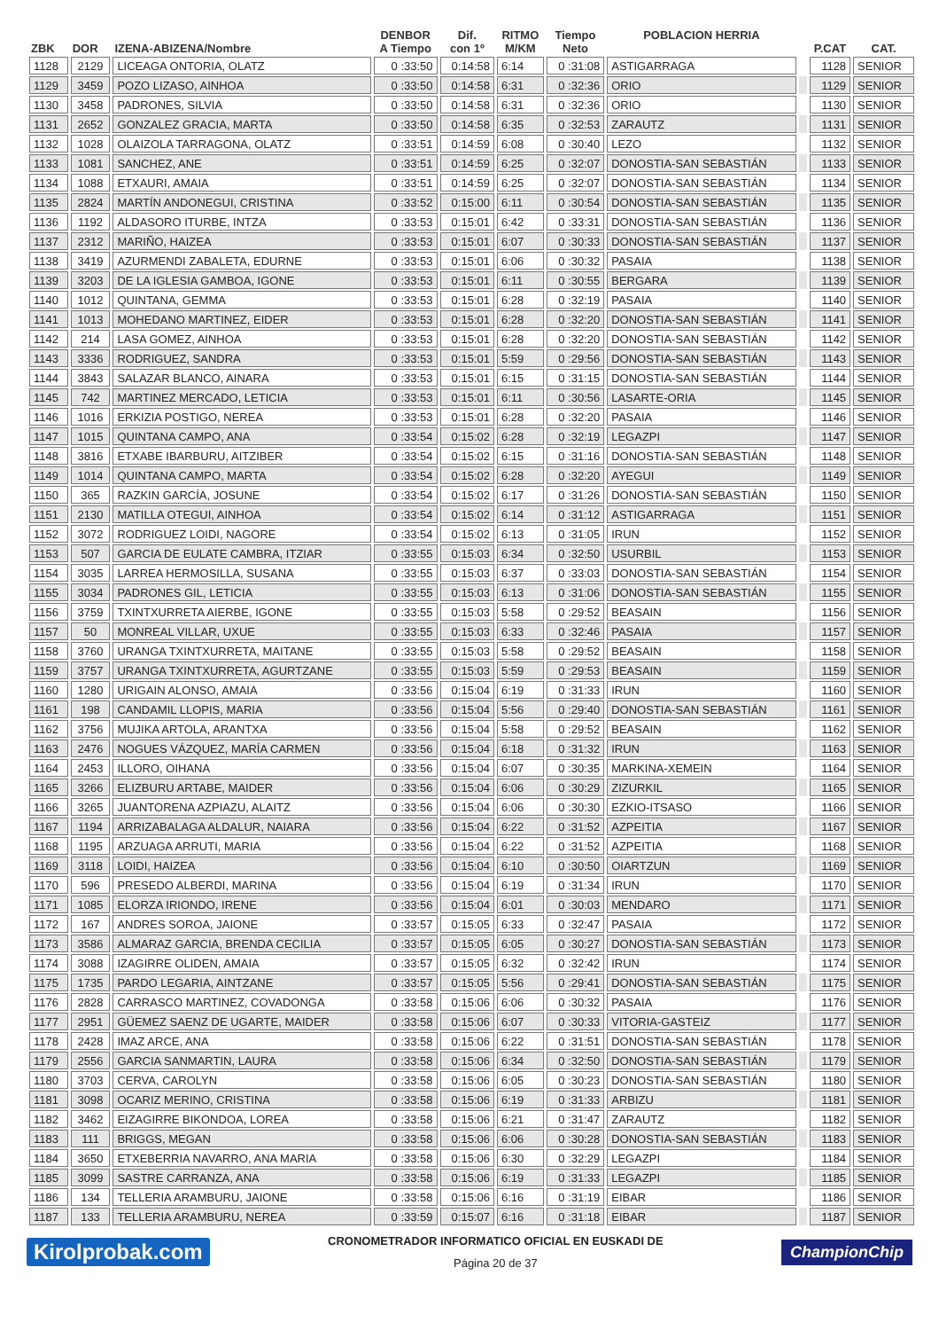| ZBK | DOR | IZENA-ABIZENA/Nombre | DENBOR A Tiempo | Dif. con 1º | RITMO M/KM | Tiempo Neto | POBLACION HERRIA | | P.CAT | CAT. |
| --- | --- | --- | --- | --- | --- | --- | --- | --- | --- | --- |
| 1128 | 2129 | LICEAGA ONTORIA, OLATZ | 0 :33:50 | 0:14:58 | 6:14 | 0 :31:08 | ASTIGARRAGA | | 1128 | SENIOR |
| 1129 | 3459 | POZO LIZASO, AINHOA | 0 :33:50 | 0:14:58 | 6:31 | 0 :32:36 | ORIO | | 1129 | SENIOR |
| 1130 | 3458 | PADRONES, SILVIA | 0 :33:50 | 0:14:58 | 6:31 | 0 :32:36 | ORIO | | 1130 | SENIOR |
| 1131 | 2652 | GONZALEZ GRACIA, MARTA | 0 :33:50 | 0:14:58 | 6:35 | 0 :32:53 | ZARAUTZ | | 1131 | SENIOR |
| 1132 | 1028 | OLAIZOLA TARRAGONA, OLATZ | 0 :33:51 | 0:14:59 | 6:08 | 0 :30:40 | LEZO | | 1132 | SENIOR |
| 1133 | 1081 | SANCHEZ, ANE | 0 :33:51 | 0:14:59 | 6:25 | 0 :32:07 | DONOSTIA-SAN SEBASTIÁN | | 1133 | SENIOR |
| 1134 | 1088 | ETXAURI, AMAIA | 0 :33:51 | 0:14:59 | 6:25 | 0 :32:07 | DONOSTIA-SAN SEBASTIÁN | | 1134 | SENIOR |
| 1135 | 2824 | MARTÍN ANDONEGUI, CRISTINA | 0 :33:52 | 0:15:00 | 6:11 | 0 :30:54 | DONOSTIA-SAN SEBASTIÁN | | 1135 | SENIOR |
| 1136 | 1192 | ALDASORO ITURBE, INTZA | 0 :33:53 | 0:15:01 | 6:42 | 0 :33:31 | DONOSTIA-SAN SEBASTIÁN | | 1136 | SENIOR |
| 1137 | 2312 | MARIÑO, HAIZEA | 0 :33:53 | 0:15:01 | 6:07 | 0 :30:33 | DONOSTIA-SAN SEBASTIÁN | | 1137 | SENIOR |
| 1138 | 3419 | AZURMENDI ZABALETA, EDURNE | 0 :33:53 | 0:15:01 | 6:06 | 0 :30:32 | PASAIA | | 1138 | SENIOR |
| 1139 | 3203 | DE LA IGLESIA GAMBOA, IGONE | 0 :33:53 | 0:15:01 | 6:11 | 0 :30:55 | BERGARA | | 1139 | SENIOR |
| 1140 | 1012 | QUINTANA, GEMMA | 0 :33:53 | 0:15:01 | 6:28 | 0 :32:19 | PASAIA | | 1140 | SENIOR |
| 1141 | 1013 | MOHEDANO MARTINEZ, EIDER | 0 :33:53 | 0:15:01 | 6:28 | 0 :32:20 | DONOSTIA-SAN SEBASTIÁN | | 1141 | SENIOR |
| 1142 | 214 | LASA GOMEZ, AINHOA | 0 :33:53 | 0:15:01 | 6:28 | 0 :32:20 | DONOSTIA-SAN SEBASTIÁN | | 1142 | SENIOR |
| 1143 | 3336 | RODRIGUEZ, SANDRA | 0 :33:53 | 0:15:01 | 5:59 | 0 :29:56 | DONOSTIA-SAN SEBASTIÁN | | 1143 | SENIOR |
| 1144 | 3843 | SALAZAR BLANCO, AINARA | 0 :33:53 | 0:15:01 | 6:15 | 0 :31:15 | DONOSTIA-SAN SEBASTIÁN | | 1144 | SENIOR |
| 1145 | 742 | MARTINEZ MERCADO, LETICIA | 0 :33:53 | 0:15:01 | 6:11 | 0 :30:56 | LASARTE-ORIA | | 1145 | SENIOR |
| 1146 | 1016 | ERKIZIA POSTIGO, NEREA | 0 :33:53 | 0:15:01 | 6:28 | 0 :32:20 | PASAIA | | 1146 | SENIOR |
| 1147 | 1015 | QUINTANA CAMPO, ANA | 0 :33:54 | 0:15:02 | 6:28 | 0 :32:19 | LEGAZPI | | 1147 | SENIOR |
| 1148 | 3816 | ETXABE IBARBURU, AITZIBER | 0 :33:54 | 0:15:02 | 6:15 | 0 :31:16 | DONOSTIA-SAN SEBASTIÁN | | 1148 | SENIOR |
| 1149 | 1014 | QUINTANA CAMPO, MARTA | 0 :33:54 | 0:15:02 | 6:28 | 0 :32:20 | AYEGUI | | 1149 | SENIOR |
| 1150 | 365 | RAZKIN GARCÍA, JOSUNE | 0 :33:54 | 0:15:02 | 6:17 | 0 :31:26 | DONOSTIA-SAN SEBASTIÁN | | 1150 | SENIOR |
| 1151 | 2130 | MATILLA OTEGUI, AINHOA | 0 :33:54 | 0:15:02 | 6:14 | 0 :31:12 | ASTIGARRAGA | | 1151 | SENIOR |
| 1152 | 3072 | RODRIGUEZ LOIDI, NAGORE | 0 :33:54 | 0:15:02 | 6:13 | 0 :31:05 | IRUN | | 1152 | SENIOR |
| 1153 | 507 | GARCIA DE EULATE CAMBRA, ITZIAR | 0 :33:55 | 0:15:03 | 6:34 | 0 :32:50 | USURBIL | | 1153 | SENIOR |
| 1154 | 3035 | LARREA HERMOSILLA, SUSANA | 0 :33:55 | 0:15:03 | 6:37 | 0 :33:03 | DONOSTIA-SAN SEBASTIÁN | | 1154 | SENIOR |
| 1155 | 3034 | PADRONES GIL, LETICIA | 0 :33:55 | 0:15:03 | 6:13 | 0 :31:06 | DONOSTIA-SAN SEBASTIÁN | | 1155 | SENIOR |
| 1156 | 3759 | TXINTXURRETA AIERBE, IGONE | 0 :33:55 | 0:15:03 | 5:58 | 0 :29:52 | BEASAIN | | 1156 | SENIOR |
| 1157 | 50 | MONREAL VILLAR, UXUE | 0 :33:55 | 0:15:03 | 6:33 | 0 :32:46 | PASAIA | | 1157 | SENIOR |
| 1158 | 3760 | URANGA TXINTXURRETA, MAITANE | 0 :33:55 | 0:15:03 | 5:58 | 0 :29:52 | BEASAIN | | 1158 | SENIOR |
| 1159 | 3757 | URANGA TXINTXURRETA, AGURTZANE | 0 :33:55 | 0:15:03 | 5:59 | 0 :29:53 | BEASAIN | | 1159 | SENIOR |
| 1160 | 1280 | URIGAIN ALONSO, AMAIA | 0 :33:56 | 0:15:04 | 6:19 | 0 :31:33 | IRUN | | 1160 | SENIOR |
| 1161 | 198 | CANDAMIL LLOPIS, MARIA | 0 :33:56 | 0:15:04 | 5:56 | 0 :29:40 | DONOSTIA-SAN SEBASTIÁN | | 1161 | SENIOR |
| 1162 | 3756 | MUJIKA ARTOLA, ARANTXA | 0 :33:56 | 0:15:04 | 5:58 | 0 :29:52 | BEASAIN | | 1162 | SENIOR |
| 1163 | 2476 | NOGUES VÁZQUEZ, MARÍA CARMEN | 0 :33:56 | 0:15:04 | 6:18 | 0 :31:32 | IRUN | | 1163 | SENIOR |
| 1164 | 2453 | ILLORO, OIHANA | 0 :33:56 | 0:15:04 | 6:07 | 0 :30:35 | MARKINA-XEMEIN | | 1164 | SENIOR |
| 1165 | 3266 | ELIZBURU ARTABE, MAIDER | 0 :33:56 | 0:15:04 | 6:06 | 0 :30:29 | ZIZURKIL | | 1165 | SENIOR |
| 1166 | 3265 | JUANTORENA AZPIAZU, ALAITZ | 0 :33:56 | 0:15:04 | 6:06 | 0 :30:30 | EZKIO-ITSASO | | 1166 | SENIOR |
| 1167 | 1194 | ARRIZABALAGA ALDALUR, NAIARA | 0 :33:56 | 0:15:04 | 6:22 | 0 :31:52 | AZPEITIA | | 1167 | SENIOR |
| 1168 | 1195 | ARZUAGA ARRUTI, MARIA | 0 :33:56 | 0:15:04 | 6:22 | 0 :31:52 | AZPEITIA | | 1168 | SENIOR |
| 1169 | 3118 | LOIDI, HAIZEA | 0 :33:56 | 0:15:04 | 6:10 | 0 :30:50 | OIARTZUN | | 1169 | SENIOR |
| 1170 | 596 | PRESEDO ALBERDI, MARINA | 0 :33:56 | 0:15:04 | 6:19 | 0 :31:34 | IRUN | | 1170 | SENIOR |
| 1171 | 1085 | ELORZA IRIONDO, IRENE | 0 :33:56 | 0:15:04 | 6:01 | 0 :30:03 | MENDARO | | 1171 | SENIOR |
| 1172 | 167 | ANDRES SOROA, JAIONE | 0 :33:57 | 0:15:05 | 6:33 | 0 :32:47 | PASAIA | | 1172 | SENIOR |
| 1173 | 3586 | ALMARAZ GARCIA, BRENDA CECILIA | 0 :33:57 | 0:15:05 | 6:05 | 0 :30:27 | DONOSTIA-SAN SEBASTIÁN | | 1173 | SENIOR |
| 1174 | 3088 | IZAGIRRE OLIDEN, AMAIA | 0 :33:57 | 0:15:05 | 6:32 | 0 :32:42 | IRUN | | 1174 | SENIOR |
| 1175 | 1735 | PARDO LEGARIA, AINTZANE | 0 :33:57 | 0:15:05 | 5:56 | 0 :29:41 | DONOSTIA-SAN SEBASTIÁN | | 1175 | SENIOR |
| 1176 | 2828 | CARRASCO MARTINEZ, COVADONGA | 0 :33:58 | 0:15:06 | 6:06 | 0 :30:32 | PASAIA | | 1176 | SENIOR |
| 1177 | 2951 | GÜEMEZ SAENZ DE UGARTE, MAIDER | 0 :33:58 | 0:15:06 | 6:07 | 0 :30:33 | VITORIA-GASTEIZ | | 1177 | SENIOR |
| 1178 | 2428 | IMAZ ARCE, ANA | 0 :33:58 | 0:15:06 | 6:22 | 0 :31:51 | DONOSTIA-SAN SEBASTIÁN | | 1178 | SENIOR |
| 1179 | 2556 | GARCIA SANMARTIN, LAURA | 0 :33:58 | 0:15:06 | 6:34 | 0 :32:50 | DONOSTIA-SAN SEBASTIÁN | | 1179 | SENIOR |
| 1180 | 3703 | CERVA, CAROLYN | 0 :33:58 | 0:15:06 | 6:05 | 0 :30:23 | DONOSTIA-SAN SEBASTIÁN | | 1180 | SENIOR |
| 1181 | 3098 | OCARIZ MERINO, CRISTINA | 0 :33:58 | 0:15:06 | 6:19 | 0 :31:33 | ARBIZU | | 1181 | SENIOR |
| 1182 | 3462 | EIZAGIRRE BIKONDOA, LOREA | 0 :33:58 | 0:15:06 | 6:21 | 0 :31:47 | ZARAUTZ | | 1182 | SENIOR |
| 1183 | 111 | BRIGGS, MEGAN | 0 :33:58 | 0:15:06 | 6:06 | 0 :30:28 | DONOSTIA-SAN SEBASTIÁN | | 1183 | SENIOR |
| 1184 | 3650 | ETXEBERRIA NAVARRO, ANA MARIA | 0 :33:58 | 0:15:06 | 6:30 | 0 :32:29 | LEGAZPI | | 1184 | SENIOR |
| 1185 | 3099 | SASTRE CARRANZA, ANA | 0 :33:58 | 0:15:06 | 6:19 | 0 :31:33 | LEGAZPI | | 1185 | SENIOR |
| 1186 | 134 | TELLERIA ARAMBURU, JAIONE | 0 :33:58 | 0:15:06 | 6:16 | 0 :31:19 | EIBAR | | 1186 | SENIOR |
| 1187 | 133 | TELLERIA ARAMBURU, NEREA | 0 :33:59 | 0:15:07 | 6:16 | 0 :31:18 | EIBAR | | 1187 | SENIOR |
Kirolprobak.com
CRONOMETRADOR INFORMATICO OFICIAL EN EUSKADI DE
Página 20 de 37
ChampionChip